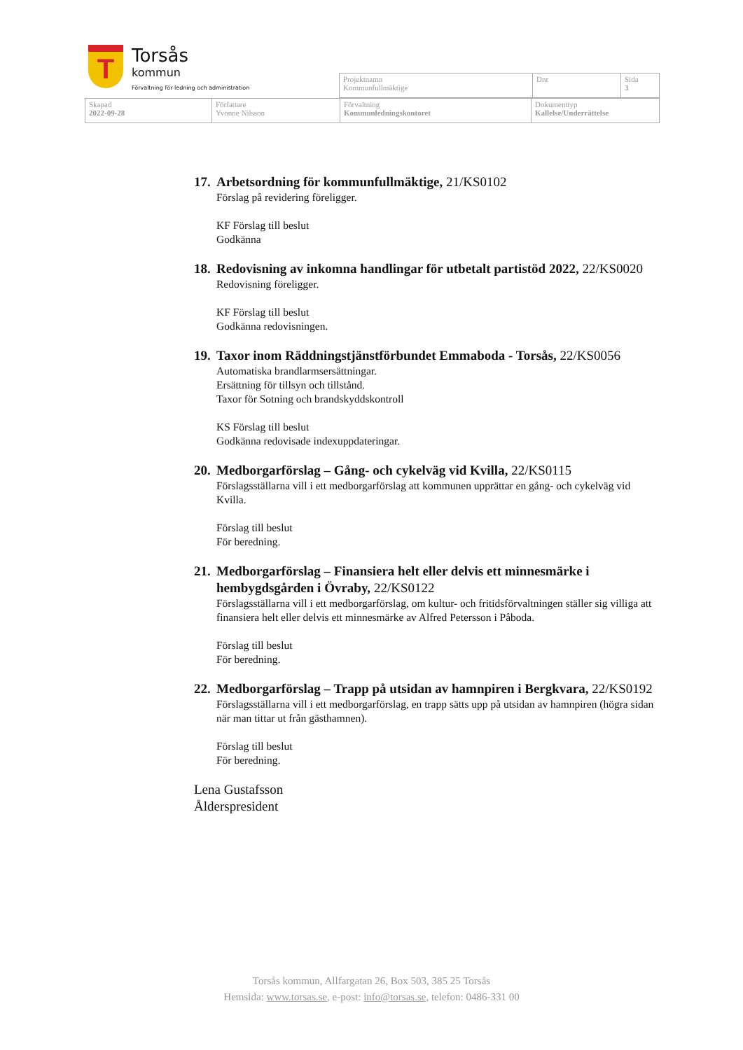T
Torsås
kommun
Förvaltning för ledning och administration
| Projektnamn Kommunfullmäktige | Dnr | Sida 3 |
| Skapad 2022-09-28 | Författare Yvonne Nilsson | Förvaltning Kommunledningskontoret | Dokumenttyp Kallelse/Underrättelse |
17. Arbetsordning för kommunfullmäktige, 21/KS0102
Förslag på revidering föreligger.
KF Förslag till beslut
Godkänna
18. Redovisning av inkomna handlingar för utbetalt partistöd 2022, 22/KS0020
Redovisning föreligger.
KF Förslag till beslut
Godkänna redovisningen.
19. Taxor inom Räddningstjänstförbundet Emmaboda - Torsås, 22/KS0056
Automatiska brandlarmsersättningar.
Ersättning för tillsyn och tillstånd.
Taxor för Sotning och brandskyddskontroll
KS Förslag till beslut
Godkänna redovisade indexuppdateringar.
20. Medborgarförslag – Gång- och cykelväg vid Kvilla, 22/KS0115
Förslagsställarna vill i ett medborgarförslag att kommunen upprättar en gång- och cykelväg vid Kvilla.
Förslag till beslut
För beredning.
21. Medborgarförslag – Finansiera helt eller delvis ett minnesmärke i hembygdsgården i Övraby, 22/KS0122
Förslagsställarna vill i ett medborgarförslag, om kultur- och fritidsförvaltningen ställer sig villiga att finansiera helt eller delvis ett minnesmärke av Alfred Petersson i Påboda.
Förslag till beslut
För beredning.
22. Medborgarförslag – Trapp på utsidan av hamnpiren i Bergkvara, 22/KS0192
Förslagsställarna vill i ett medborgarförslag, en trapp sätts upp på utsidan av hamnpiren (högra sidan när man tittar ut från gästhamnen).
Förslag till beslut
För beredning.
Lena Gustafsson
Ålderspresident
Torsås kommun, Allfargatan 26, Box 503, 385 25 Torsås
Hemsida: www.torsas.se, e-post: info@torsas.se, telefon: 0486-331 00